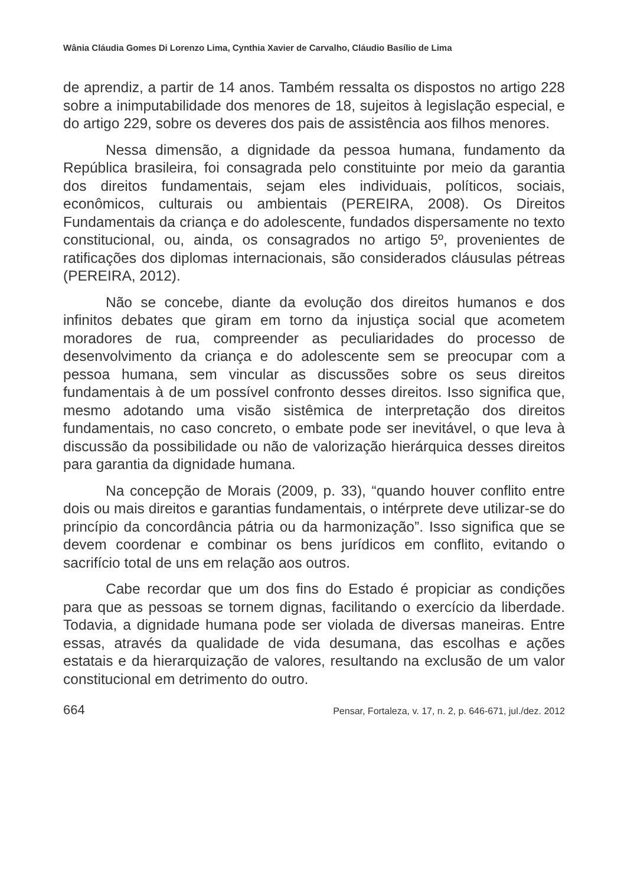Wânia Cláudia Gomes Di Lorenzo Lima, Cynthia Xavier de Carvalho, Cláudio Basílio de Lima
de aprendiz, a partir de 14 anos. Também ressalta os dispostos no artigo 228 sobre a inimputabilidade dos menores de 18, sujeitos à legislação especial, e do artigo 229, sobre os deveres dos pais de assistência aos filhos menores.
Nessa dimensão, a dignidade da pessoa humana, fundamento da República brasileira, foi consagrada pelo constituinte por meio da garantia dos direitos fundamentais, sejam eles individuais, políticos, sociais, econômicos, culturais ou ambientais (PEREIRA, 2008). Os Direitos Fundamentais da criança e do adolescente, fundados dispersamente no texto constitucional, ou, ainda, os consagrados no artigo 5º, provenientes de ratificações dos diplomas internacionais, são considerados cláusulas pétreas (PEREIRA, 2012).
Não se concebe, diante da evolução dos direitos humanos e dos infinitos debates que giram em torno da injustiça social que acometem moradores de rua, compreender as peculiaridades do processo de desenvolvimento da criança e do adolescente sem se preocupar com a pessoa humana, sem vincular as discussões sobre os seus direitos fundamentais à de um possível confronto desses direitos. Isso significa que, mesmo adotando uma visão sistêmica de interpretação dos direitos fundamentais, no caso concreto, o embate pode ser inevitável, o que leva à discussão da possibilidade ou não de valorização hierárquica desses direitos para garantia da dignidade humana.
Na concepção de Morais (2009, p. 33), “quando houver conflito entre dois ou mais direitos e garantias fundamentais, o intérprete deve utilizar-se do princípio da concordância pátria ou da harmonização”. Isso significa que se devem coordenar e combinar os bens jurídicos em conflito, evitando o sacrifício total de uns em relação aos outros.
Cabe recordar que um dos fins do Estado é propiciar as condições para que as pessoas se tornem dignas, facilitando o exercício da liberdade. Todavia, a dignidade humana pode ser violada de diversas maneiras. Entre essas, através da qualidade de vida desumana, das escolhas e ações estatais e da hierarquização de valores, resultando na exclusão de um valor constitucional em detrimento do outro.
664 Pensar, Fortaleza, v. 17, n. 2, p. 646-671, jul./dez. 2012